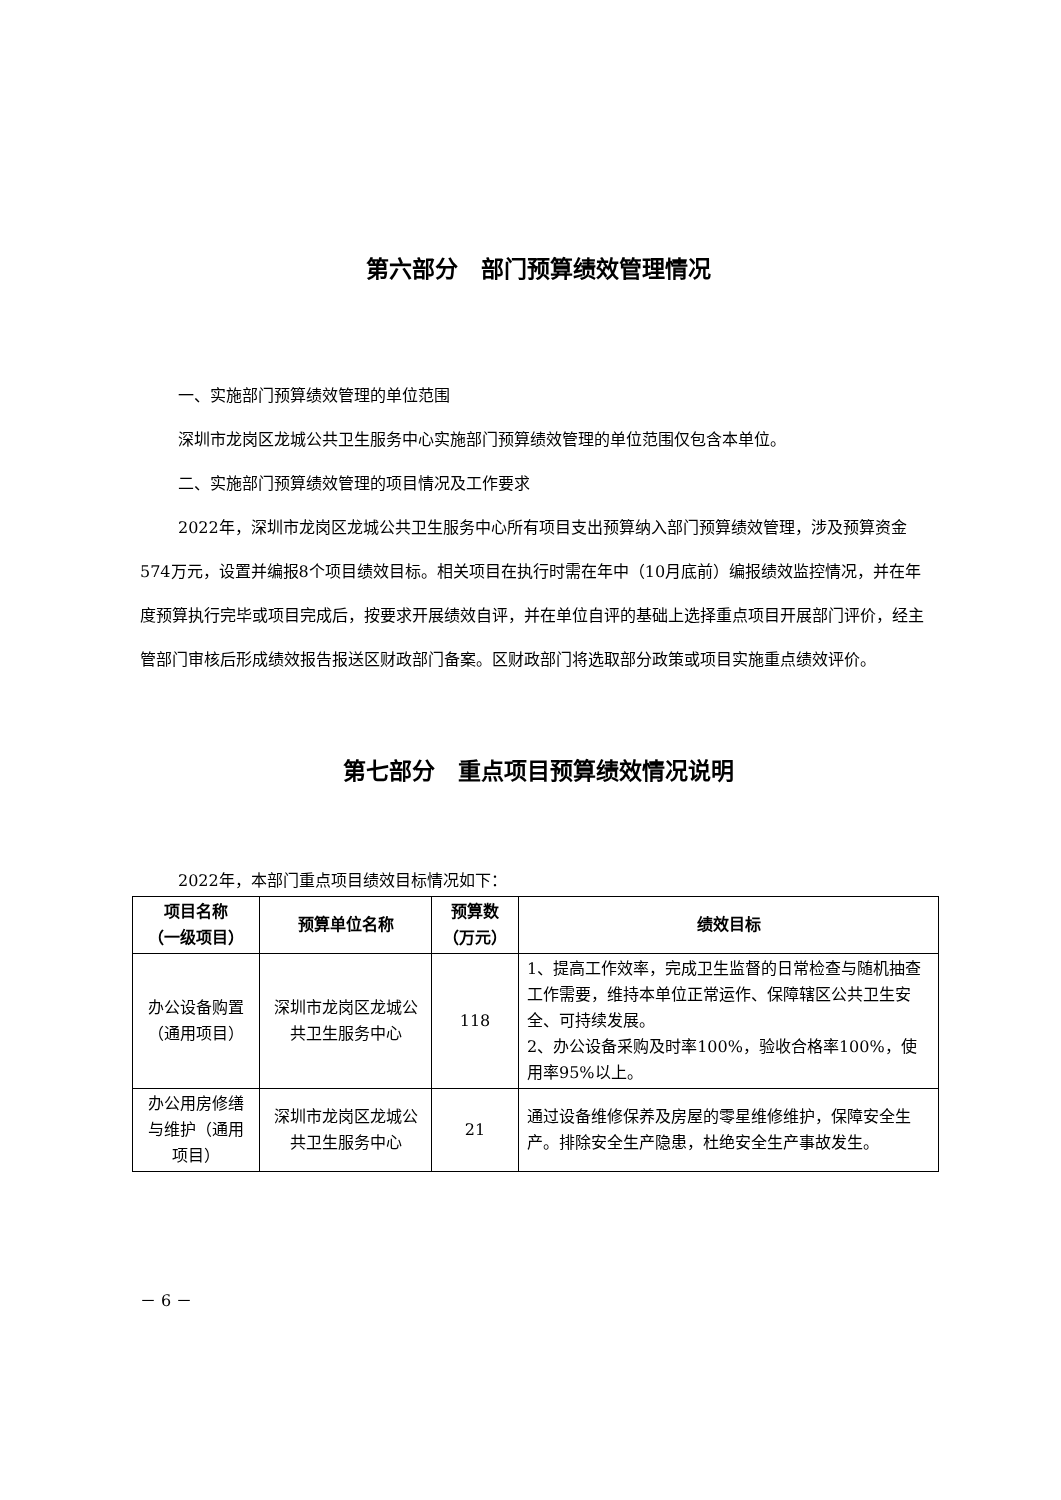第六部分　部门预算绩效管理情况
一、实施部门预算绩效管理的单位范围
深圳市龙岗区龙城公共卫生服务中心实施部门预算绩效管理的单位范围仅包含本单位。
二、实施部门预算绩效管理的项目情况及工作要求
2022年，深圳市龙岗区龙城公共卫生服务中心所有项目支出预算纳入部门预算绩效管理，涉及预算资金574万元，设置并编报8个项目绩效目标。相关项目在执行时需在年中（10月底前）编报绩效监控情况，并在年度预算执行完毕或项目完成后，按要求开展绩效自评，并在单位自评的基础上选择重点项目开展部门评价，经主管部门审核后形成绩效报告报送区财政部门备案。区财政部门将选取部分政策或项目实施重点绩效评价。
第七部分　重点项目预算绩效情况说明
2022年，本部门重点项目绩效目标情况如下：
| 项目名称 （一级项目） | 预算单位名称 | 预算数 （万元） | 绩效目标 |
| --- | --- | --- | --- |
| 办公设备购置（通用项目） | 深圳市龙岗区龙城公共卫生服务中心 | 118 | 1、提高工作效率，完成卫生监督的日常检查与随机抽查工作需要，维持本单位正常运作、保障辖区公共卫生安全、可持续发展。 2、办公设备采购及时率100%，验收合格率100%，使用率95%以上。 |
| 办公用房修缮与维护（通用项目） | 深圳市龙岗区龙城公共卫生服务中心 | 21 | 通过设备维修保养及房屋的零星维修维护，保障安全生产。排除安全生产隐患，杜绝安全生产事故发生。 |
－ 6 －